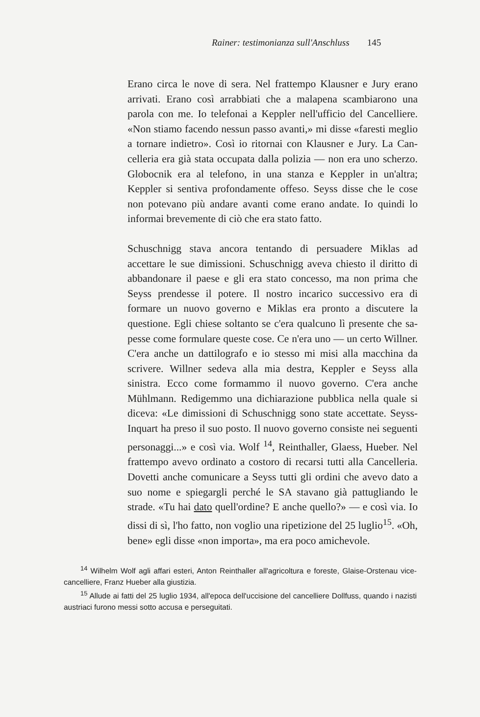Rainer: testimonianza sull'Anschluss 145
Erano circa le nove di sera. Nel frattempo Klausner e Jury erano arrivati. Erano così arrabbiati che a mala­pena scambiarono una parola con me. Io telefonai a Keppler nell'ufficio del Cancelliere. «Non stiamo facendo nessun passo avanti,» mi disse «faresti meglio a tornare indietro». Così io ritornai con Klausner e Jury. La Can­celleria era già stata occupata dalla polizia — non era uno scherzo. Globocnik era al telefono, in una stanza e Keppler in un'altra; Keppler si sentiva profondamente offeso. Seyss disse che le cose non potevano più andare avanti come erano andate. Io quindi lo informai breve­mente di ciò che era stato fatto.
Schuschnigg stava ancora tentando di persuadere Mi­klas ad accettare le sue dimissioni. Schuschnigg aveva chiesto il diritto di abbandonare il paese e gli era stato concesso, ma non prima che Seyss prendesse il potere. Il nostro incarico successivo era di formare un nuovo governo e Miklas era pronto a discutere la questione. Egli chiese soltanto se c'era qualcuno lì presente che sa­pesse come formulare queste cose. Ce n'era uno — un certo Willner. C'era anche un dattilografo e io stesso mi misi alla macchina da scrivere. Willner sedeva alla mia destra, Keppler e Seyss alla sinistra. Ecco come formam­mo il nuovo governo. C'era anche Mühlmann. Redigem­mo una dichiarazione pubblica nella quale si diceva: «Le dimissioni di Schuschnigg sono state accettate. Seyss-In­quart ha preso il suo posto. Il nuovo governo consiste nei seguenti personaggi...» e così via. Wolf <sup>14</sup>, Reinthal­ler, Glaess, Hueber. Nel frattempo avevo ordinato a co­storo di recarsi tutti alla Cancelleria. Dovetti anche co­municare a Seyss tutti gli ordini che avevo dato a suo nome e spiegargli perché le SA stavano già pattugliando le strade. «Tu hai dato quell'ordine? E anche quello?» — e così via. Io dissi di sì, l'ho fatto, non voglio una ripetizione del 25 luglio<sup>15</sup>. «Oh, bene» egli disse «non importa», ma era poco amichevole.
<sup>14</sup> Wilhelm Wolf agli affari esteri, Anton Reinthaller all'agricoltura e foreste, Glaise-Orstenau vice-cancelliere, Franz Hueber alla giustizia.
<sup>15</sup> Allude ai fatti del 25 luglio 1934, all'epoca dell'uccisione del cancelliere Dollfuss, quando i nazisti austriaci furono messi sotto accusa e perseguitati.